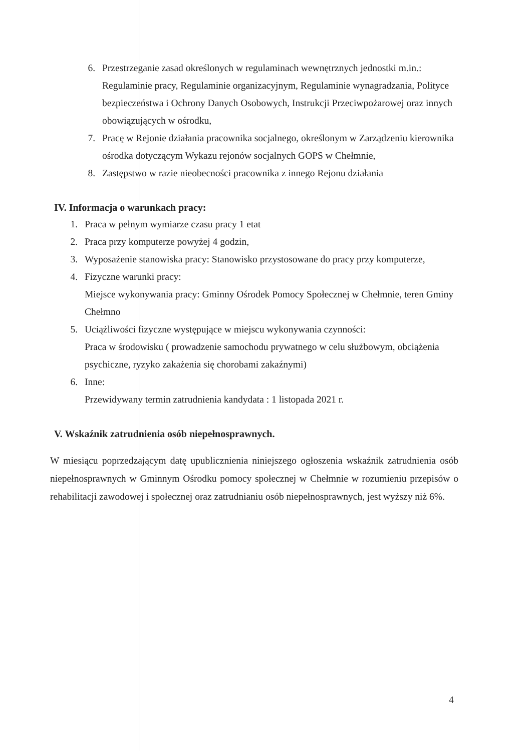6. Przestrzeganie zasad określonych w regulaminach wewnętrznych jednostki m.in.: Regulaminie pracy, Regulaminie organizacyjnym, Regulaminie wynagradzania, Polityce bezpieczeństwa i Ochrony Danych Osobowych, Instrukcji Przeciwpożarowej oraz innych obowiązujących w ośrodku,
7. Pracę w Rejonie działania pracownika socjalnego, określonym w Zarządzeniu kierownika ośrodka dotyczącym Wykazu rejonów socjalnych GOPS w Chełmnie,
8. Zastępstwo w razie nieobecności pracownika z innego Rejonu działania
IV. Informacja o warunkach pracy:
1. Praca w pełnym wymiarze czasu pracy 1 etat
2. Praca przy komputerze powyżej 4 godzin,
3. Wyposażenie stanowiska pracy: Stanowisko przystosowane do pracy przy komputerze,
4. Fizyczne warunki pracy:
Miejsce wykonywania pracy: Gminny Ośrodek Pomocy Społecznej w Chełmnie, teren Gminy Chełmno
5. Uciążliwości fizyczne występujące w miejscu wykonywania czynności:
Praca w środowisku ( prowadzenie samochodu prywatnego w celu służbowym, obciążenia psychiczne, ryzyko zakażenia się chorobami zakaźnymi)
6. Inne:
Przewidywany termin zatrudnienia kandydata : 1 listopada 2021 r.
V. Wskaźnik zatrudnienia osób niepełnosprawnych.
W miesiącu poprzedzającym datę upublicznienia niniejszego ogłoszenia wskaźnik zatrudnienia osób niepełnosprawnych w Gminnym Ośrodku pomocy społecznej w Chełmnie w rozumieniu przepisów o rehabilitacji zawodowej i społecznej oraz zatrudnianiu osób niepełnosprawnych, jest wyższy niż 6%.
4